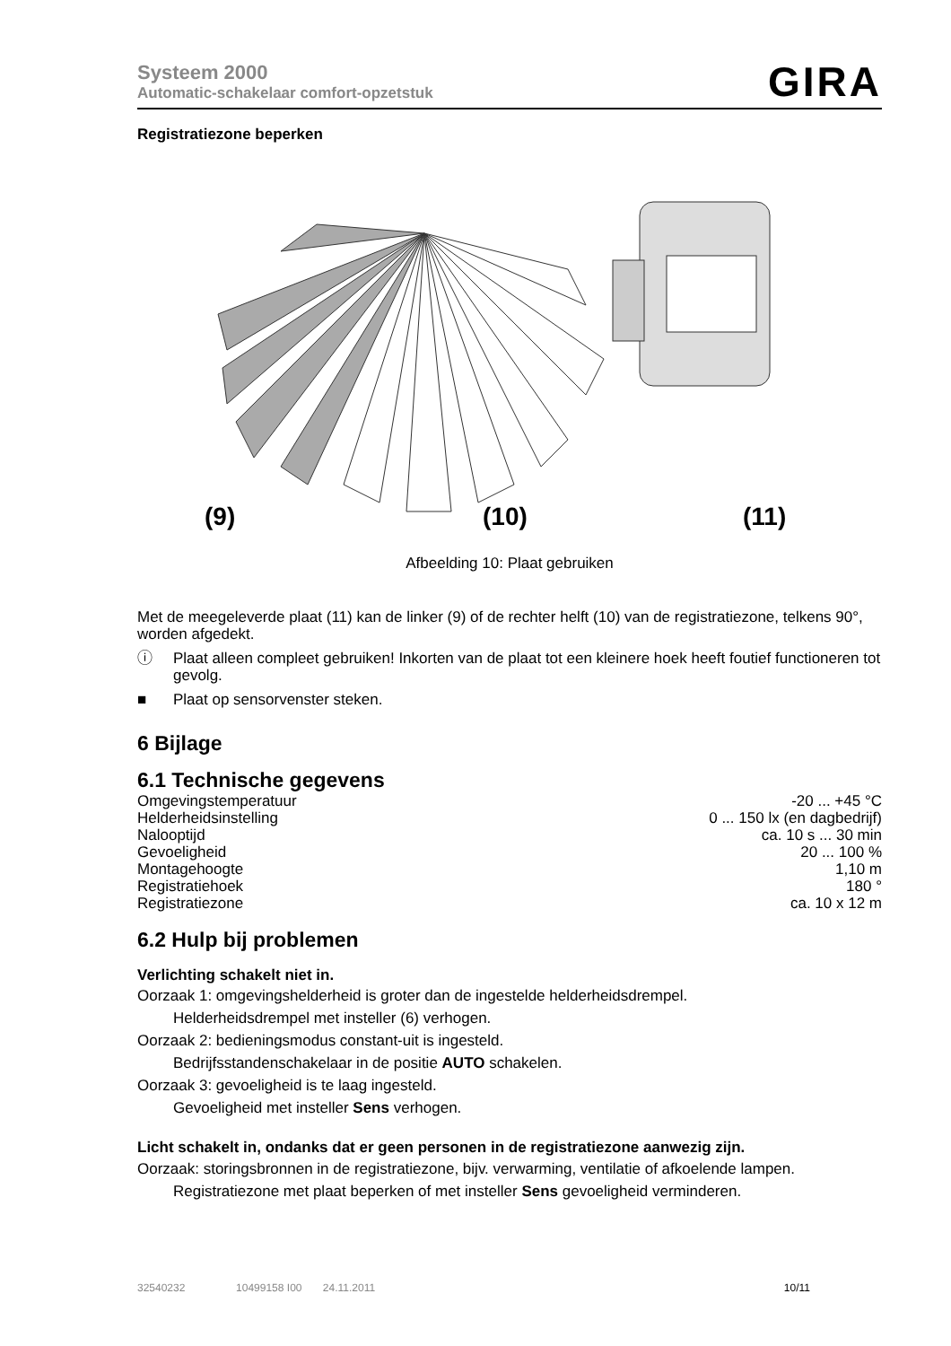Systeem 2000
Automatic-schakelaar comfort-opzetstuk
GIRA
Registratiezone beperken
(9)
(10)
(11)
Afbeelding 10: Plaat gebruiken
Met de meegeleverde plaat (11) kan de linker (9) of de rechter helft (10) van de registratiezone, telkens 90°, worden afgedekt.
ⓘ Plaat alleen compleet gebruiken! Inkorten van de plaat tot een kleinere hoek heeft foutief functioneren tot gevolg.
■ Plaat op sensorvenster steken.
6 Bijlage
6.1 Technische gegevens
| Omgevingstemperatuur | -20 ... +45 °C |
| Helderheidsinstelling | 0 ... 150 lx (en dagbedrijf) |
| Nalooptijd | ca. 10 s ... 30 min |
| Gevoeligheid | 20 ... 100 % |
| Montagehoogte | 1,10 m |
| Registratiehoek | 180 ° |
| Registratiezone | ca. 10 x 12 m |
6.2 Hulp bij problemen
Verlichting schakelt niet in.
Oorzaak 1: omgevingshelderheid is groter dan de ingestelde helderheidsdrempel.
Helderheidsdrempel met insteller (6) verhogen.
Oorzaak 2: bedieningsmodus constant-uit is ingesteld.
Bedrijfsstandenschakelaar in de positie AUTO schakelen.
Oorzaak 3: gevoeligheid is te laag ingesteld.
Gevoeligheid met insteller Sens verhogen.
Licht schakelt in, ondanks dat er geen personen in de registratiezone aanwezig zijn.
Oorzaak: storingsbronnen in de registratiezone, bijv. verwarming, ventilatie of afkoelende lampen.
Registratiezone met plaat beperken of met insteller Sens gevoeligheid verminderen.
32540232 10499158 I00 24.11.2011 10/11